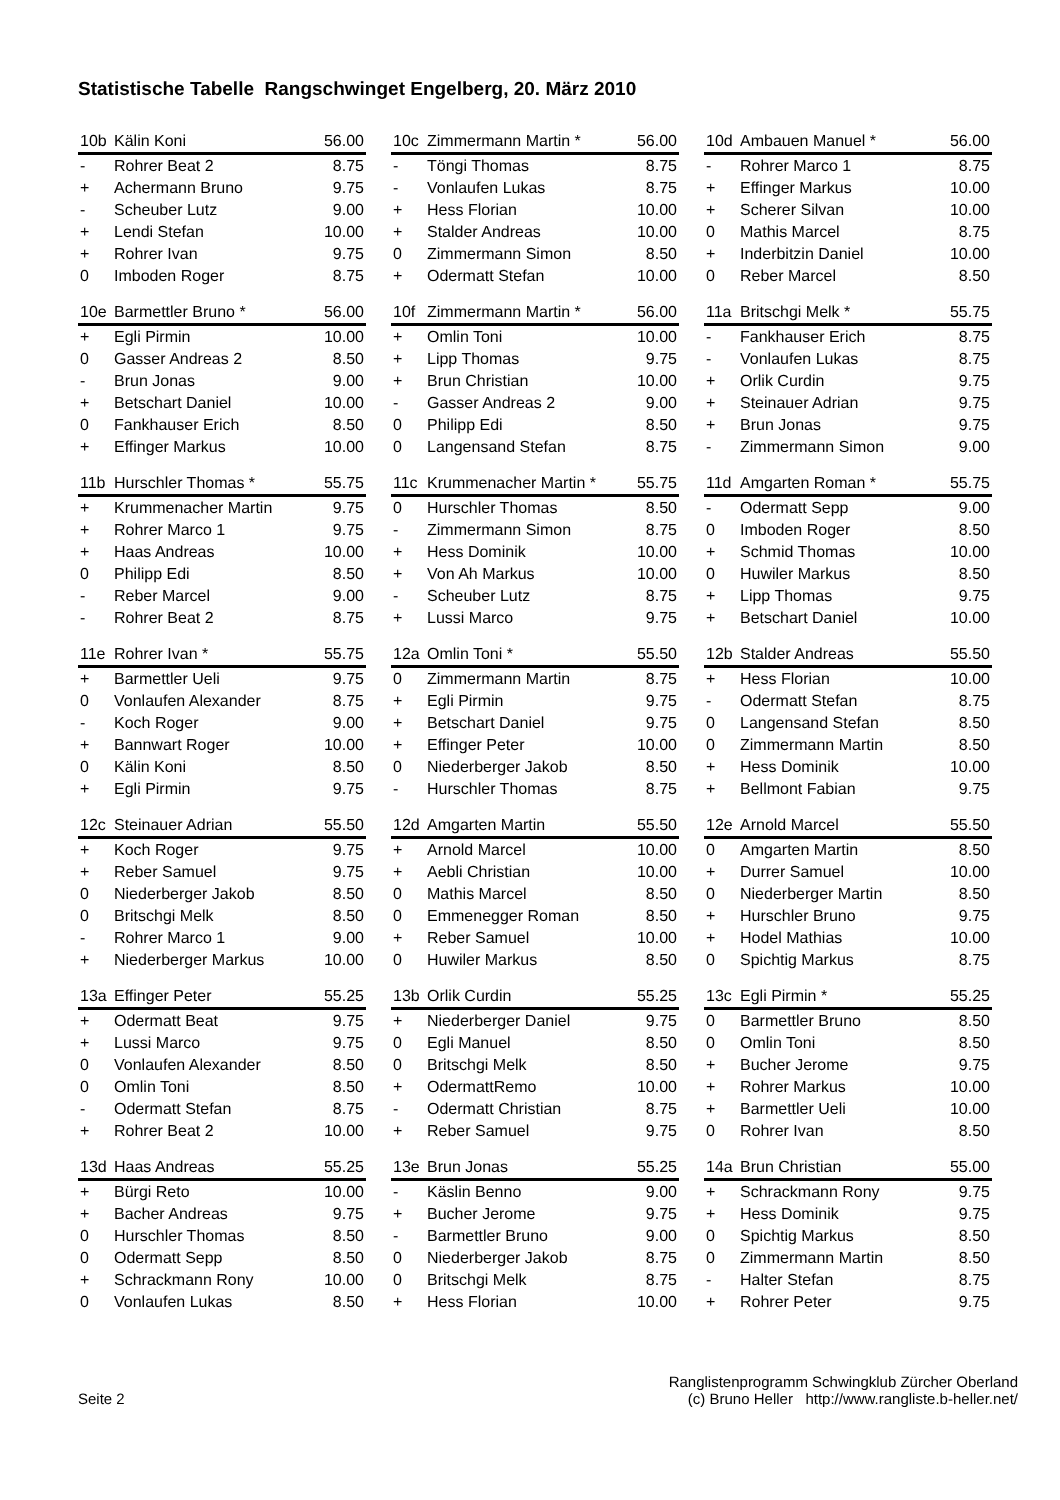Statistische Tabelle Rangschwinget Engelberg, 20. März 2010
| 10b | Kälin Koni | 56.00 |
| --- | --- | --- |
| - | Rohrer Beat 2 | 8.75 |
| + | Achermann Bruno | 9.75 |
| - | Scheuber Lutz | 9.00 |
| + | Lendi Stefan | 10.00 |
| + | Rohrer Ivan | 9.75 |
| 0 | Imboden Roger | 8.75 |
| 10c | Zimmermann Martin * | 56.00 |
| --- | --- | --- |
| - | Töngi Thomas | 8.75 |
| - | Vonlaufen Lukas | 8.75 |
| + | Hess Florian | 10.00 |
| + | Stalder Andreas | 10.00 |
| 0 | Zimmermann Simon | 8.50 |
| + | Odermatt Stefan | 10.00 |
| 10d | Ambauen Manuel * | 56.00 |
| --- | --- | --- |
| - | Rohrer Marco 1 | 8.75 |
| + | Effinger Markus | 10.00 |
| + | Scherer Silvan | 10.00 |
| 0 | Mathis Marcel | 8.75 |
| + | Inderbitzin Daniel | 10.00 |
| 0 | Reber Marcel | 8.50 |
| 10e | Barmettler Bruno * | 56.00 |
| --- | --- | --- |
| + | Egli Pirmin | 10.00 |
| 0 | Gasser Andreas 2 | 8.50 |
| - | Brun Jonas | 9.00 |
| + | Betschart Daniel | 10.00 |
| 0 | Fankhauser Erich | 8.50 |
| + | Effinger Markus | 10.00 |
| 10f | Zimmermann Martin * | 56.00 |
| --- | --- | --- |
| + | Omlin Toni | 10.00 |
| + | Lipp Thomas | 9.75 |
| + | Brun Christian | 10.00 |
| - | Gasser Andreas 2 | 9.00 |
| 0 | Philipp Edi | 8.50 |
| 0 | Langensand Stefan | 8.75 |
| 11a | Britschgi Melk * | 55.75 |
| --- | --- | --- |
| - | Fankhauser Erich | 8.75 |
| - | Vonlaufen Lukas | 8.75 |
| + | Orlik Curdin | 9.75 |
| + | Steinauer Adrian | 9.75 |
| + | Brun Jonas | 9.75 |
| - | Zimmermann Simon | 9.00 |
| 11b | Hurschler Thomas * | 55.75 |
| --- | --- | --- |
| + | Krummenacher Martin | 9.75 |
| + | Rohrer Marco 1 | 9.75 |
| + | Haas Andreas | 10.00 |
| 0 | Philipp Edi | 8.50 |
| - | Reber Marcel | 9.00 |
| - | Rohrer Beat 2 | 8.75 |
| 11c | Krummenacher Martin * | 55.75 |
| --- | --- | --- |
| 0 | Hurschler Thomas | 8.50 |
| - | Zimmermann Simon | 8.75 |
| + | Hess Dominik | 10.00 |
| + | Von Ah Markus | 10.00 |
| - | Scheuber Lutz | 8.75 |
| + | Lussi Marco | 9.75 |
| 11d | Amgarten Roman * | 55.75 |
| --- | --- | --- |
| - | Odermatt Sepp | 9.00 |
| 0 | Imboden Roger | 8.50 |
| + | Schmid Thomas | 10.00 |
| 0 | Huwiler Markus | 8.50 |
| + | Lipp Thomas | 9.75 |
| + | Betschart Daniel | 10.00 |
| 11e | Rohrer Ivan * | 55.75 |
| --- | --- | --- |
| + | Barmettler Ueli | 9.75 |
| 0 | Vonlaufen Alexander | 8.75 |
| - | Koch Roger | 9.00 |
| + | Bannwart Roger | 10.00 |
| 0 | Kälin Koni | 8.50 |
| + | Egli Pirmin | 9.75 |
| 12a | Omlin Toni * | 55.50 |
| --- | --- | --- |
| 0 | Zimmermann Martin | 8.75 |
| + | Egli Pirmin | 9.75 |
| + | Betschart Daniel | 9.75 |
| + | Effinger Peter | 10.00 |
| 0 | Niederberger Jakob | 8.50 |
| - | Hurschler Thomas | 8.75 |
| 12b | Stalder Andreas | 55.50 |
| --- | --- | --- |
| + | Hess Florian | 10.00 |
| - | Odermatt Stefan | 8.75 |
| 0 | Langensand Stefan | 8.50 |
| 0 | Zimmermann Martin | 8.50 |
| + | Hess Dominik | 10.00 |
| + | Bellmont Fabian | 9.75 |
| 12c | Steinauer Adrian | 55.50 |
| --- | --- | --- |
| + | Koch Roger | 9.75 |
| + | Reber Samuel | 9.75 |
| 0 | Niederberger Jakob | 8.50 |
| 0 | Britschgi Melk | 8.50 |
| - | Rohrer Marco 1 | 9.00 |
| + | Niederberger Markus | 10.00 |
| 12d | Amgarten Martin | 55.50 |
| --- | --- | --- |
| + | Arnold Marcel | 10.00 |
| + | Aebli Christian | 10.00 |
| 0 | Mathis Marcel | 8.50 |
| 0 | Emmenegger Roman | 8.50 |
| + | Reber Samuel | 10.00 |
| 0 | Huwiler Markus | 8.50 |
| 12e | Arnold Marcel | 55.50 |
| --- | --- | --- |
| 0 | Amgarten Martin | 8.50 |
| + | Durrer Samuel | 10.00 |
| 0 | Niederberger Martin | 8.50 |
| + | Hurschler Bruno | 9.75 |
| + | Hodel Mathias | 10.00 |
| 0 | Spichtig Markus | 8.75 |
| 13a | Effinger Peter | 55.25 |
| --- | --- | --- |
| + | Odermatt Beat | 9.75 |
| + | Lussi Marco | 9.75 |
| 0 | Vonlaufen Alexander | 8.50 |
| 0 | Omlin Toni | 8.50 |
| - | Odermatt Stefan | 8.75 |
| + | Rohrer Beat 2 | 10.00 |
| 13b | Orlik Curdin | 55.25 |
| --- | --- | --- |
| + | Niederberger Daniel | 9.75 |
| 0 | Egli Manuel | 8.50 |
| 0 | Britschgi Melk | 8.50 |
| + | OdermattRemo | 10.00 |
| - | Odermatt Christian | 8.75 |
| + | Reber Samuel | 9.75 |
| 13c | Egli Pirmin * | 55.25 |
| --- | --- | --- |
| 0 | Barmettler Bruno | 8.50 |
| 0 | Omlin Toni | 8.50 |
| + | Bucher Jerome | 9.75 |
| + | Rohrer Markus | 10.00 |
| + | Barmettler Ueli | 10.00 |
| 0 | Rohrer Ivan | 8.50 |
| 13d | Haas Andreas | 55.25 |
| --- | --- | --- |
| + | Bürgi Reto | 10.00 |
| + | Bacher Andreas | 9.75 |
| 0 | Hurschler Thomas | 8.50 |
| 0 | Odermatt Sepp | 8.50 |
| + | Schrackmann Rony | 10.00 |
| 0 | Vonlaufen Lukas | 8.50 |
| 13e | Brun Jonas | 55.25 |
| --- | --- | --- |
| - | Käslin Benno | 9.00 |
| + | Bucher Jerome | 9.75 |
| - | Barmettler Bruno | 9.00 |
| 0 | Niederberger Jakob | 8.75 |
| 0 | Britschgi Melk | 8.75 |
| + | Hess Florian | 10.00 |
| 14a | Brun Christian | 55.00 |
| --- | --- | --- |
| + | Schrackmann Rony | 9.75 |
| + | Hess Dominik | 9.75 |
| 0 | Spichtig Markus | 8.50 |
| 0 | Zimmermann Martin | 8.50 |
| - | Halter Stefan | 8.75 |
| + | Rohrer Peter | 9.75 |
Seite 2
Ranglistenprogramm Schwingklub Zürcher Oberland
(c) Bruno Heller http://www.rangliste.b-heller.net/